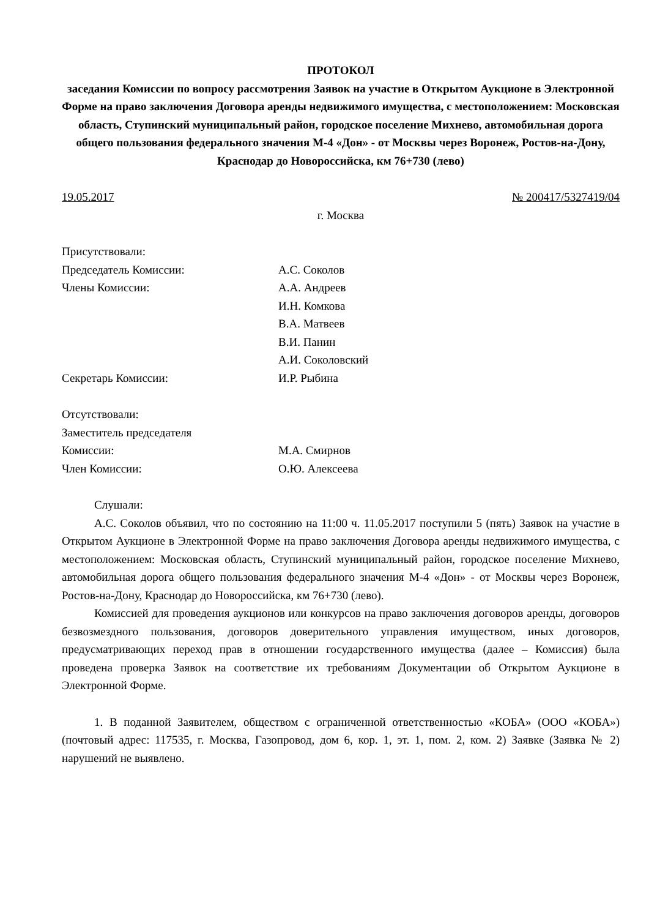ПРОТОКОЛ
заседания Комиссии по вопросу рассмотрения Заявок на участие в Открытом Аукционе в Электронной Форме на право заключения Договора аренды недвижимого имущества, с местоположением: Московская область, Ступинский муниципальный район, городское поселение Михнево, автомобильная дорога общего пользования федерального значения М-4 «Дон» - от Москвы через Воронеж, Ростов-на-Дону, Краснодар до Новороссийска, км 76+730 (лево)
19.05.2017 № 200417/5327419/04
г. Москва
Присутствовали:
Председатель Комиссии:
А.С. Соколов
Члены Комиссии:
А.А. Андреев
И.Н. Комкова
В.А. Матвеев
В.И. Панин
А.И. Соколовский
Секретарь Комиссии:
И.Р. Рыбина
Отсутствовали:
Заместитель председателя
Комиссии:
М.А. Смирнов
Член Комиссии:
О.Ю. Алексеева
Слушали:
А.С. Соколов объявил, что по состоянию на 11:00 ч. 11.05.2017 поступили 5 (пять) Заявок на участие в Открытом Аукционе в Электронной Форме на право заключения Договора аренды недвижимого имущества, с местоположением: Московская область, Ступинский муниципальный район, городское поселение Михнево, автомобильная дорога общего пользования федерального значения М-4 «Дон» - от Москвы через Воронеж, Ростов-на-Дону, Краснодар до Новороссийска, км 76+730 (лево).
Комиссией для проведения аукционов или конкурсов на право заключения договоров аренды, договоров безвозмездного пользования, договоров доверительного управления имуществом, иных договоров, предусматривающих переход прав в отношении государственного имущества (далее – Комиссия) была проведена проверка Заявок на соответствие их требованиям Документации об Открытом Аукционе в Электронной Форме.
1. В поданной Заявителем, обществом с ограниченной ответственностью «КОБА» (ООО «КОБА») (почтовый адрес: 117535, г. Москва, Газопровод, дом 6, кор. 1, эт. 1, пом. 2, ком. 2) Заявке (Заявка № 2) нарушений не выявлено.